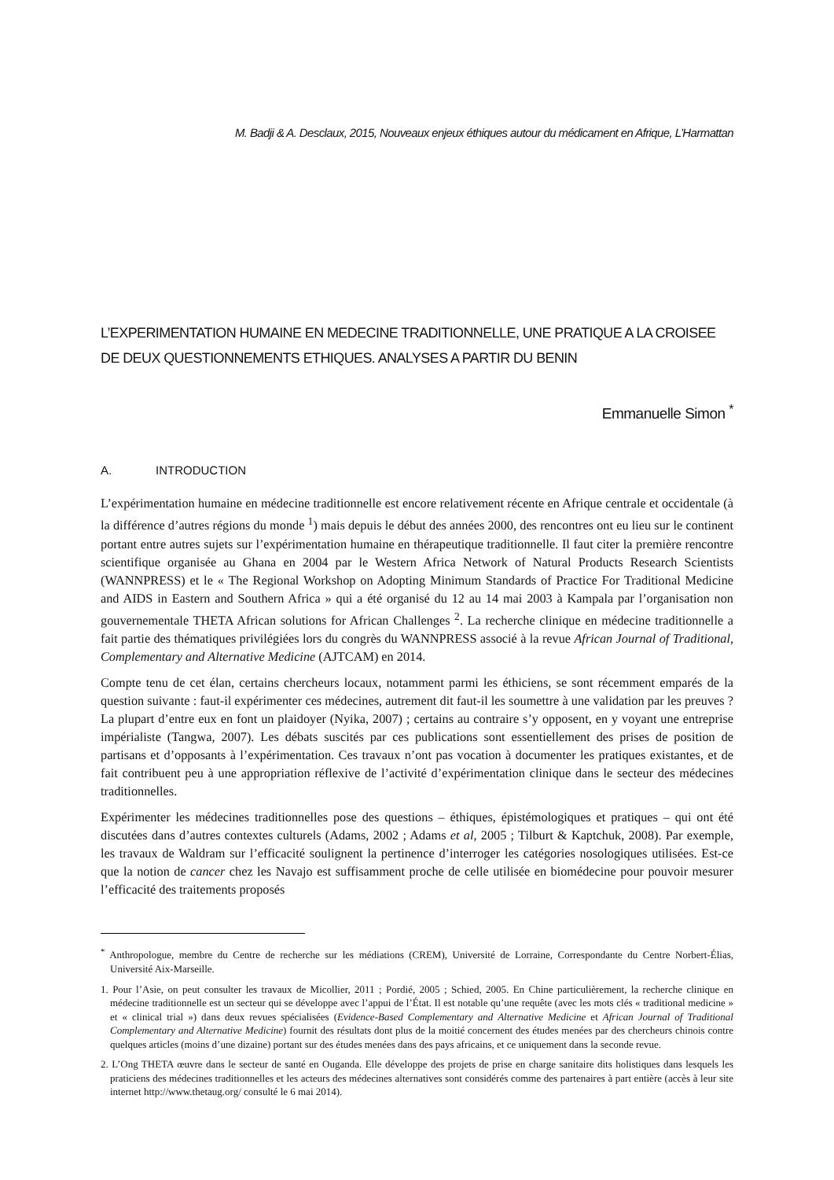M. Badji & A. Desclaux, 2015, Nouveaux enjeux éthiques autour du médicament en Afrique, L’Harmattan
L’EXPERIMENTATION HUMAINE EN MEDECINE TRADITIONNELLE, UNE PRATIQUE A LA CROISEE DE DEUX QUESTIONNEMENTS ETHIQUES. ANALYSES A PARTIR DU BENIN
Emmanuelle Simon <sup>*</sup>
A. INTRODUCTION
L’expérimentation humaine en médecine traditionnelle est encore relativement récente en Afrique centrale et occidentale (à la différence d’autres régions du monde <sup>1</sup>) mais depuis le début des années 2000, des rencontres ont eu lieu sur le continent portant entre autres sujets sur l’expérimentation humaine en thérapeutique traditionnelle. Il faut citer la première rencontre scientifique organisée au Ghana en 2004 par le Western Africa Network of Natural Products Research Scientists (WANNPRESS) et le « The Regional Workshop on Adopting Minimum Standards of Practice For Traditional Medicine and AIDS in Eastern and Southern Africa » qui a été organisé du 12 au 14 mai 2003 à Kampala par l’organisation non gouvernementale THETA African solutions for African Challenges <sup>2</sup>. La recherche clinique en médecine traditionnelle a fait partie des thématiques privilégiées lors du congrès du WANNPRESS associé à la revue African Journal of Traditional, Complementary and Alternative Medicine (AJTCAM) en 2014.
Compte tenu de cet élan, certains chercheurs locaux, notamment parmi les éthiciens, se sont récemment emparés de la question suivante : faut-il expérimenter ces médecines, autrement dit faut-il les soumettre à une validation par les preuves ? La plupart d’entre eux en font un plaidoyer (Nyika, 2007) ; certains au contraire s’y opposent, en y voyant une entreprise impérialiste (Tangwa, 2007). Les débats suscités par ces publications sont essentiellement des prises de position de partisans et d’opposants à l’expérimentation. Ces travaux n’ont pas vocation à documenter les pratiques existantes, et de fait contribuent peu à une appropriation réflexive de l’activité d’expérimentation clinique dans le secteur des médecines traditionnelles.
Expérimenter les médecines traditionnelles pose des questions – éthiques, épistémologiques et pratiques – qui ont été discutées dans d’autres contextes culturels (Adams, 2002 ; Adams et al, 2005 ; Tilburt & Kaptchuk, 2008). Par exemple, les travaux de Waldram sur l’efficacité soulignent la pertinence d’interroger les catégories nosologiques utilisées. Est-ce que la notion de cancer chez les Navajo est suffisamment proche de celle utilisée en biomédecine pour pouvoir mesurer l’efficacité des traitements proposés
<sup>*</sup> Anthropologue, membre du Centre de recherche sur les médiations (CREM), Université de Lorraine, Correspondante du Centre Norbert-Élias, Université Aix-Marseille.
1. Pour l’Asie, on peut consulter les travaux de Micollier, 2011 ; Pordié, 2005 ; Schied, 2005. En Chine particulièrement, la recherche clinique en médecine traditionnelle est un secteur qui se développe avec l’appui de l’État. Il est notable qu’une requête (avec les mots clés « traditional medicine » et « clinical trial ») dans deux revues spécialisées (Evidence-Based Complementary and Alternative Medicine et African Journal of Traditional Complementary and Alternative Medicine) fournit des résultats dont plus de la moitié concernent des études menées par des chercheurs chinois contre quelques articles (moins d’une dizaine) portant sur des études menées dans des pays africains, et ce uniquement dans la seconde revue.
2. L’Ong THETA œuvre dans le secteur de santé en Ouganda. Elle développe des projets de prise en charge sanitaire dits holistiques dans lesquels les praticiens des médecines traditionnelles et les acteurs des médecines alternatives sont considérés comme des partenaires à part entière (accès à leur site internet http://www.thetaug.org/ consulté le 6 mai 2014).